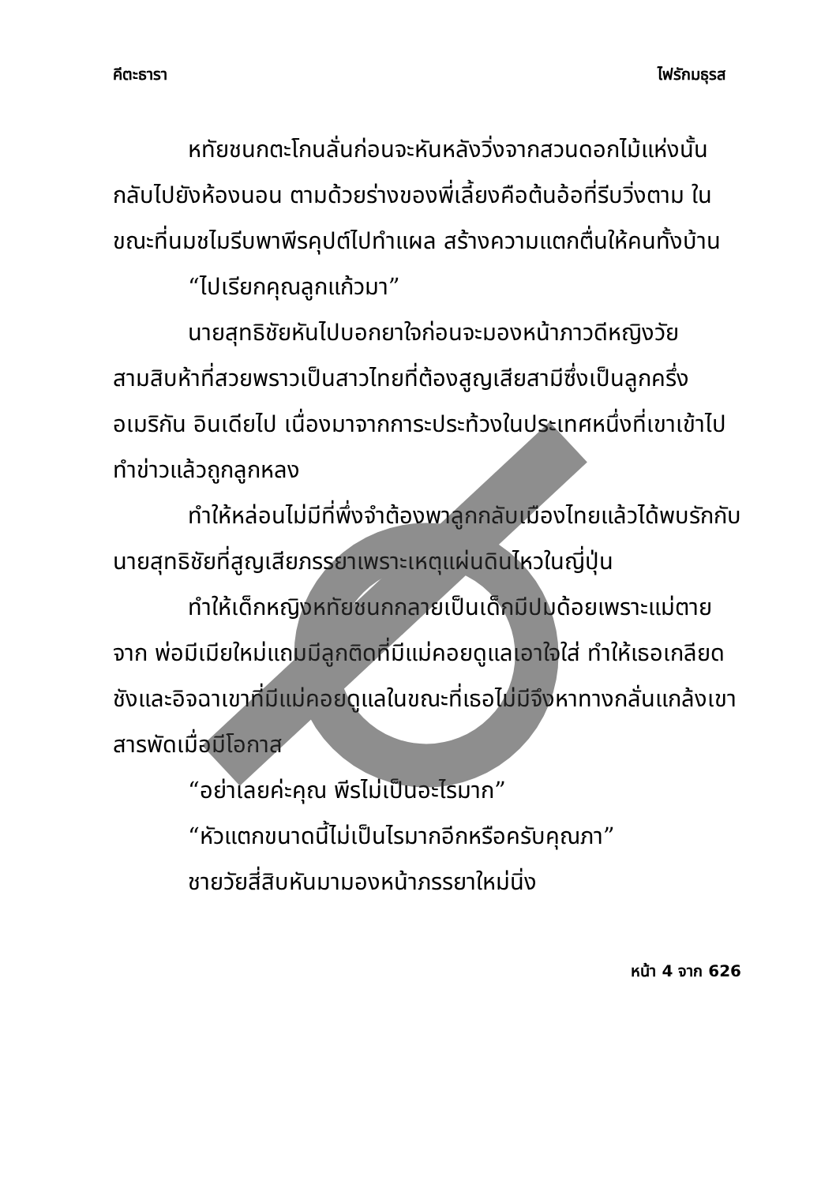คีตะธารา ไฟรักมธุรส
หทัยชนกตะโกนลั่นก่อนจะหันหลังวิ่งจากสวนดอกไม้แห่งนั้นกลับไปยังห้องนอน ตามด้วยร่างของพี่เลี้ยงคือต้นอ้อที่รีบวิ่งตาม ในขณะที่นมชไมรีบพาพีรคุปต์ไปทำแผล สร้างความแตกตื่นให้คนทั้งบ้าน
“ไปเรียกคุณลูกแก้วมา”
นายสุทธิชัยหันไปบอกยาใจก่อนจะมองหน้าภาวดีหญิงวัยสามสิบห้าที่สวยพราวเป็นสาวไทยที่ต้องสูญเสียสามีซึ่งเป็นลูกครึ่งอเมริกัน อินเดียไป เนื่องมาจากการะประท้วงในประเทศหนึ่งที่เขาเข้าไปทำข่าวแล้วถูกลูกหลง
ทำให้หล่อนไม่มีที่พึ่งจำต้องพาลูกกลับเมืองไทยแล้วได้พบรักกับนายสุทธิชัยที่สูญเสียภรรยาเพราะเหตุแผ่นดินไหวในญี่ปุ่น
ทำให้เด็กหญิงหทัยชนกกลายเป็นเด็กมีปมด้อยเพราะแม่ตายจาก พ่อมีเมียใหม่แถมมีลูกติดที่มีแม่คอยดูแลเอาใจใส่ ทำให้เธอเกลียดชังและอิจฉาเขาที่มีแม่คอยดูแลในขณะที่เธอไม่มีจึงหาทางกลั่นแกล้งเขาสารพัดเมื่อมีโอกาส
“อย่าเลยค่ะคุณ พีรไม่เป็นอะไรมาก”
“หัวแตกขนาดนี้ไม่เป็นไรมากอีกหรือครับคุณภา”
ชายวัยสี่สิบหันมามองหน้าภรรยาใหม่นิ่ง
หน้า 4 จาก 626